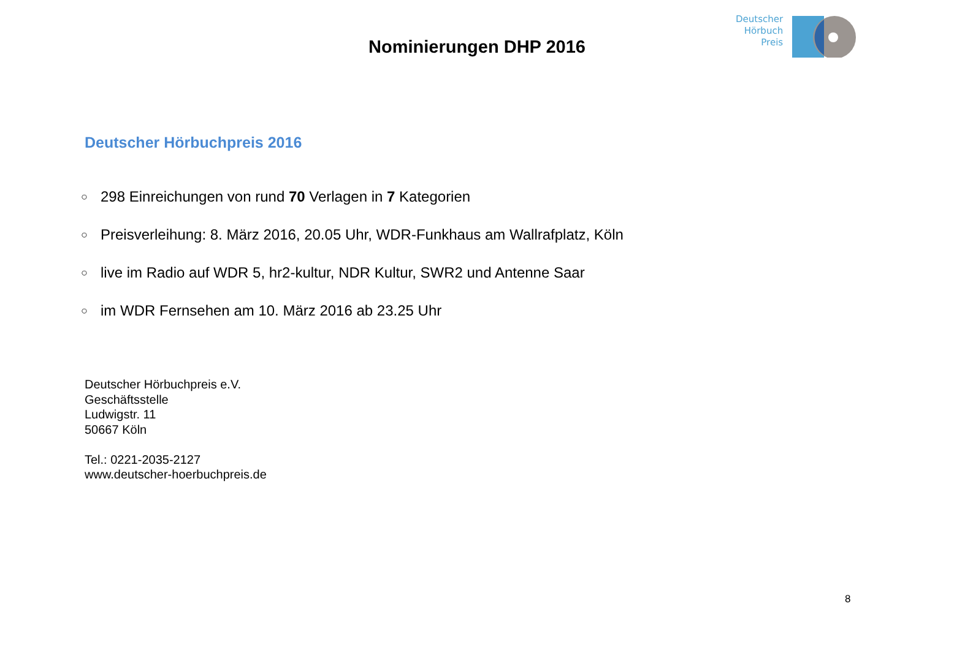Nominierungen DHP 2016
Deutscher
Hörbuch
Preis
Deutscher Hörbuchpreis 2016
○ 298 Einreichungen von rund 70 Verlagen in 7 Kategorien
○ Preisverleihung: 8. März 2016, 20.05 Uhr, WDR-Funkhaus am Wallrafplatz, Köln
○ live im Radio auf WDR 5, hr2-kultur, NDR Kultur, SWR2 und Antenne Saar
○ im WDR Fernsehen am 10. März 2016 ab 23.25 Uhr
Deutscher Hörbuchpreis e.V.
Geschäftsstelle
Ludwigstr. 11
50667 Köln
Tel.: 0221-2035-2127
www.deutscher-hoerbuchpreis.de
8